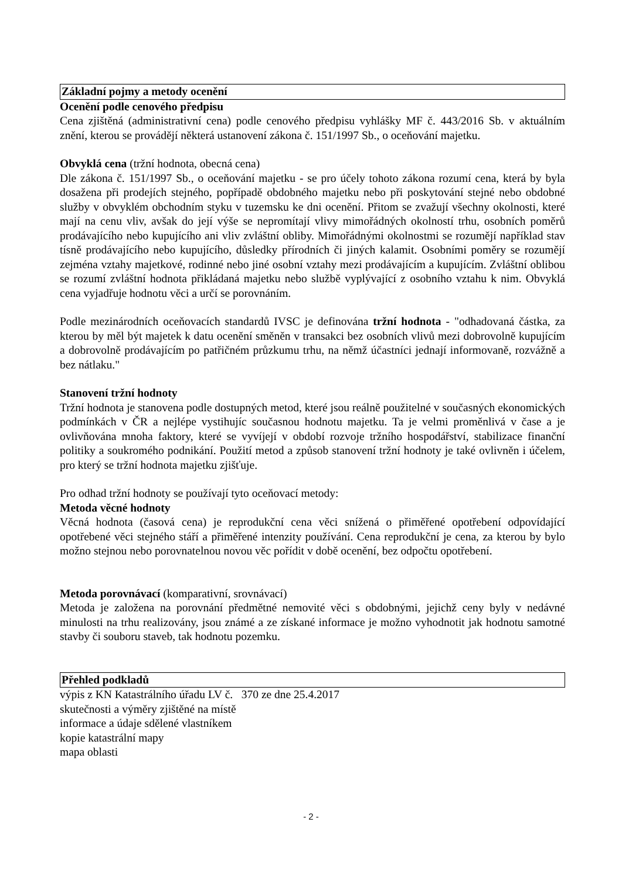Základní pojmy a metody ocenění
Ocenění podle cenového předpisu
Cena zjištěná (administrativní cena) podle cenového předpisu vyhlášky MF č. 443/2016 Sb. v aktuálním znění, kterou se provádějí některá ustanovení zákona č. 151/1997 Sb., o oceňování majetku.
Obvyklá cena (tržní hodnota, obecná cena)
Dle zákona č. 151/1997 Sb., o oceňování majetku - se pro účely tohoto zákona rozumí cena, která by byla dosažena při prodejích stejného, popřípadě obdobného majetku nebo při poskytování stejné nebo obdobné služby v obvyklém obchodním styku v tuzemsku ke dni ocenění. Přitom se zvažují všechny okolnosti, které mají na cenu vliv, avšak do její výše se nepromítají vlivy mimořádných okolností trhu, osobních poměrů prodávajícího nebo kupujícího ani vliv zvláštní obliby. Mimořádnými okolnostmi se rozumějí například stav tísně prodávajícího nebo kupujícího, důsledky přírodních či jiných kalamit. Osobními poměry se rozumějí zejména vztahy majetkové, rodinné nebo jiné osobní vztahy mezi prodávajícím a kupujícím. Zvláštní oblibou se rozumí zvláštní hodnota přikládaná majetku nebo službě vyplývající z osobního vztahu k nim. Obvyklá cena vyjadřuje hodnotu věci a určí se porovnáním.
Podle mezinárodních oceňovacích standardů IVSC je definována tržní hodnota - "odhadovaná částka, za kterou by měl být majetek k datu ocenění směněn v transakci bez osobních vlivů mezi dobrovolně kupujícím a dobrovolně prodávajícím po patřičném průzkumu trhu, na němž účastníci jednají informovaně, rozvážně a bez nátlaku."
Stanovení tržní hodnoty
Tržní hodnota je stanovena podle dostupných metod, které jsou reálně použitelné v současných ekonomických podmínkách v ČR a nejlépe vystihujíc současnou hodnotu majetku. Ta je velmi proměnlivá v čase a je ovlivňována mnoha faktory, které se vyvíjejí v období rozvoje tržního hospodářství, stabilizace finanční politiky a soukromého podnikání. Použití metod a způsob stanovení tržní hodnoty je také ovlivněn i účelem, pro který se tržní hodnota majetku zjišťuje.
Pro odhad tržní hodnoty se používají tyto oceňovací metody:
Metoda věcné hodnoty
Věcná hodnota (časová cena) je reprodukční cena věci snížená o přiměřené opotřebení odpovídající opotřebené věci stejného stáří a přiměřené intenzity používání. Cena reprodukční je cena, za kterou by bylo možno stejnou nebo porovnatelnou novou věc pořídit v době ocenění, bez odpočtu opotřebení.
Metoda porovnávací (komparativní, srovnávací)
Metoda je založena na porovnání předmětné nemovité věci s obdobnými, jejichž ceny byly v nedávné minulosti na trhu realizovány, jsou známé a ze získané informace je možno vyhodnotit jak hodnotu samotné stavby či souboru staveb, tak hodnotu pozemku.
Přehled podkladů
výpis z KN Katastrálního úřadu LV č. 370 ze dne 25.4.2017
skutečnosti a výměry zjištěné na místě
informace a údaje sdělené vlastníkem
kopie katastrální mapy
mapa oblasti
- 2 -